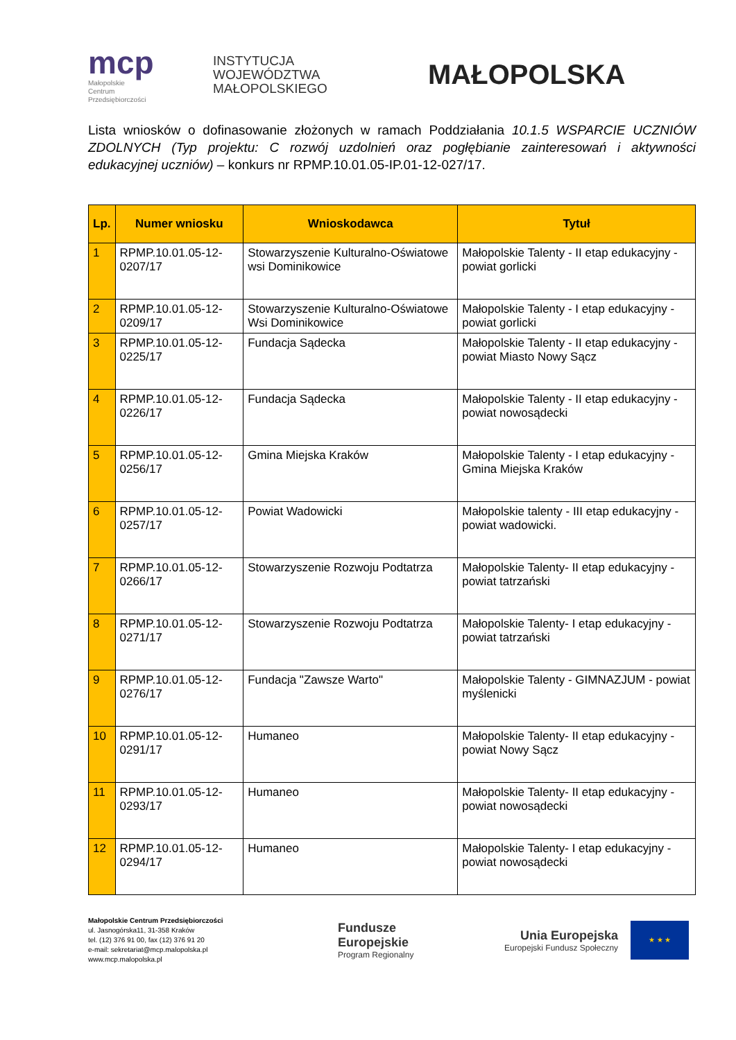mcp
Małopolskie
Centrum
Przedsiębiorczości
INSTYTUCJA
WOJEWÓDZTWA
MAŁOPOLSKIEGO
MAŁOPOLSKA
Lista wniosków o dofinasowanie złożonych w ramach Poddziałania 10.1.5 WSPARCIE UCZNIÓW ZDOLNYCH (Typ projektu: C rozwój uzdolnień oraz pogłębianie zainteresowań i aktywności edukacyjnej uczniów) – konkurs nr RPMP.10.01.05-IP.01-12-027/17.
| Lp. | Numer wniosku | Wnioskodawca | Tytuł |
| --- | --- | --- | --- |
| 1 | RPMP.10.01.05-12-0207/17 | Stowarzyszenie Kulturalno-Oświatowe wsi Dominikowice | Małopolskie Talenty - II etap edukacyjny - powiat gorlicki |
| 2 | RPMP.10.01.05-12-0209/17 | Stowarzyszenie Kulturalno-Oświatowe Wsi Dominikowice | Małopolskie Talenty - I etap edukacyjny - powiat gorlicki |
| 3 | RPMP.10.01.05-12-0225/17 | Fundacja Sądecka | Małopolskie Talenty - II etap edukacyjny - powiat Miasto Nowy Sącz |
| 4 | RPMP.10.01.05-12-0226/17 | Fundacja Sądecka | Małopolskie Talenty - II etap edukacyjny - powiat nowosądecki |
| 5 | RPMP.10.01.05-12-0256/17 | Gmina Miejska Kraków | Małopolskie Talenty - I etap edukacyjny - Gmina Miejska Kraków |
| 6 | RPMP.10.01.05-12-0257/17 | Powiat Wadowicki | Małopolskie talenty - III etap edukacyjny - powiat wadowicki. |
| 7 | RPMP.10.01.05-12-0266/17 | Stowarzyszenie Rozwoju Podtatrza | Małopolskie Talenty- II etap edukacyjny - powiat tatrzański |
| 8 | RPMP.10.01.05-12-0271/17 | Stowarzyszenie Rozwoju Podtatrza | Małopolskie Talenty- I etap edukacyjny - powiat tatrzański |
| 9 | RPMP.10.01.05-12-0276/17 | Fundacja "Zawsze Warto" | Małopolskie Talenty - GIMNAZJUM - powiat myślenicki |
| 10 | RPMP.10.01.05-12-0291/17 | Humaneo | Małopolskie Talenty- II etap edukacyjny - powiat Nowy Sącz |
| 11 | RPMP.10.01.05-12-0293/17 | Humaneo | Małopolskie Talenty- II etap edukacyjny - powiat nowosądecki |
| 12 | RPMP.10.01.05-12-0294/17 | Humaneo | Małopolskie Talenty- I etap edukacyjny - powiat nowosądecki |
Małopolskie Centrum Przedsiębiorczości
ul. Jasnogórska11, 31-358 Kraków
tel. (12) 376 91 00, fax (12) 376 91 20
e-mail: sekretariat@mcp.malopolska.pl
www.mcp.malopolska.pl
Fundusze
Europejskie
Program Regionalny
Unia Europejska
Europejski Fundusz Społeczny
★ ★ ★